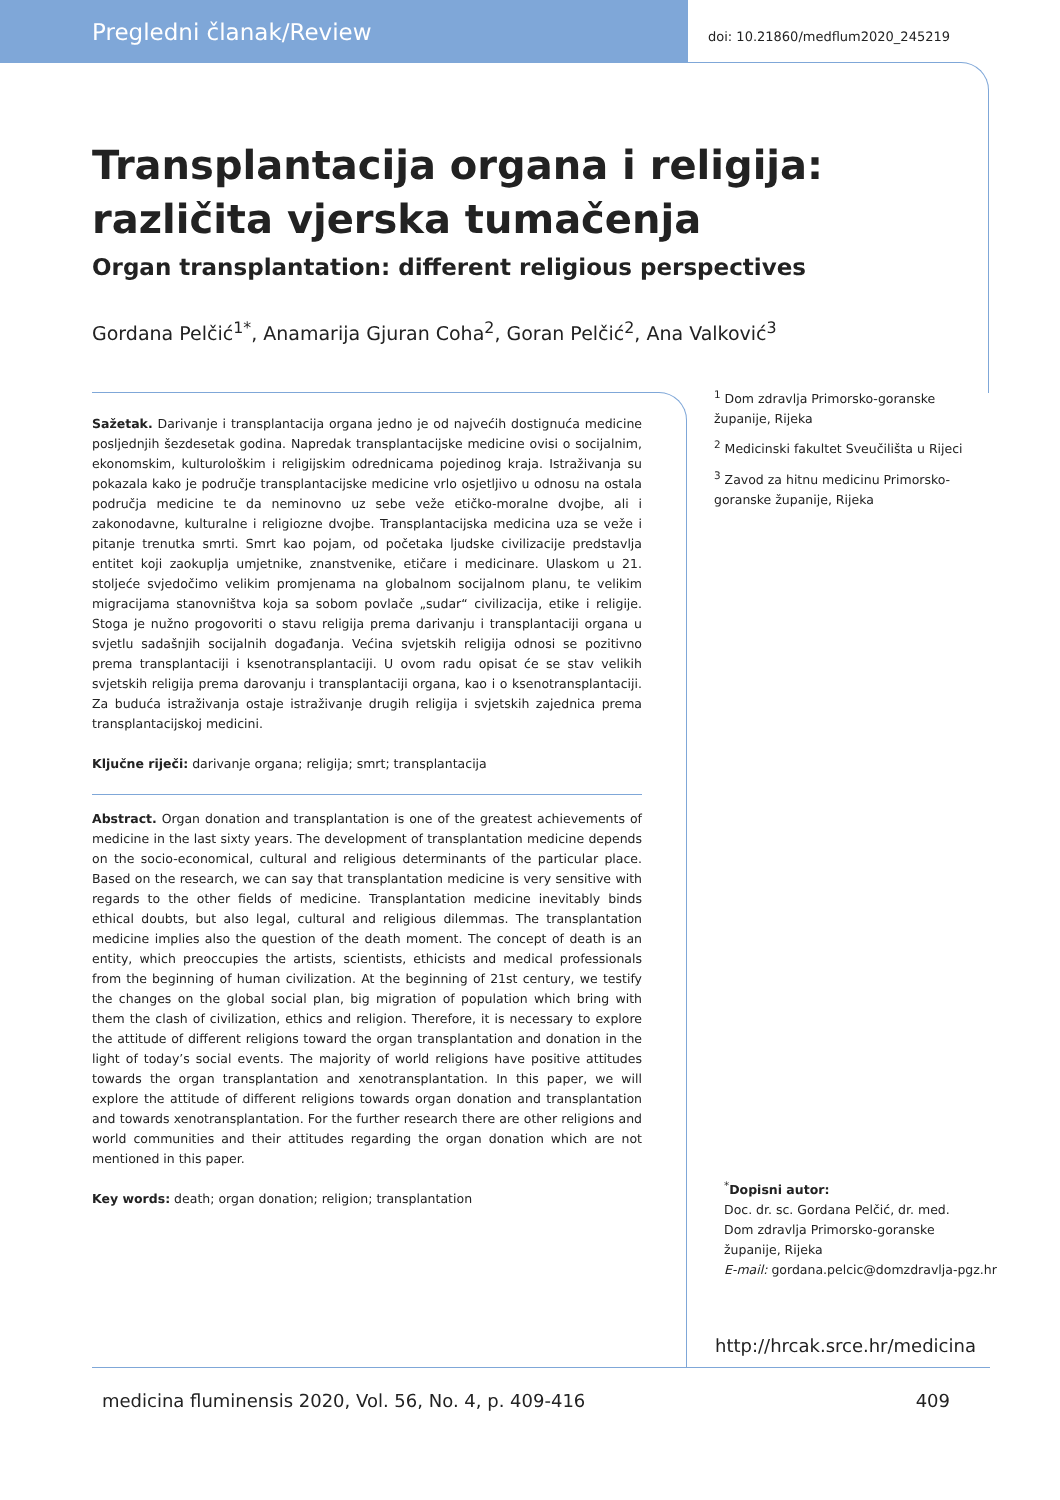Pregledni članak/Review doi: 10.21860/medflum2020_245219
Transplantacija organa i religija: različita vjerska tumačenja
Organ transplantation: different religious perspectives
Gordana Pelčić<sup>1*</sup>, Anamarija Gjuran Coha<sup>2</sup>, Goran Pelčić<sup>2</sup>, Ana Valković<sup>3</sup>
Sažetak. Darivanje i transplantacija organa jedno je od najvećih dostignuća medicine posljednjih šezdesetak godina. Napredak transplantacijske medicine ovisi o socijalnim, ekonomskim, kulturološkim i religijskim odrednicama pojedinog kraja. Istraživanja su pokazala kako je područje transplantacijske medicine vrlo osjetljivo u odnosu na ostala područja medicine te da neminovno uz sebe veže etičko-moralne dvojbe, ali i zakonodavne, kulturalne i religiozne dvojbe. Transplantacijska medicina uza se veže i pitanje trenutka smrti. Smrt kao pojam, od početaka ljudske civilizacije predstavlja entitet koji zaokuplja umjetnike, znanstvenike, etičare i medicinare. Ulaskom u 21. stoljeće svjedočimo velikim promjenama na globalnom socijalnom planu, te velikim migracijama stanovništva koja sa sobom povlače „sudar“ civilizacija, etike i religije. Stoga je nužno progovoriti o stavu religija prema darivanju i transplantaciji organa u svjetlu sadašnjih socijalnih događanja. Većina svjetskih religija odnosi se pozitivno prema transplantaciji i ksenotransplantaciji. U ovom radu opisat će se stav velikih svjetskih religija prema darovanju i transplantaciji organa, kao i o ksenotransplantaciji. Za buduća istraživanja ostaje istraživanje drugih religija i svjetskih zajednica prema transplantacijskoj medicini.
Ključne riječi: darivanje organa; religija; smrt; transplantacija
Abstract. Organ donation and transplantation is one of the greatest achievements of medicine in the last sixty years. The development of transplantation medicine depends on the socio-economical, cultural and religious determinants of the particular place. Based on the research, we can say that transplantation medicine is very sensitive with regards to the other fields of medicine. Transplantation medicine inevitably binds ethical doubts, but also legal, cultural and religious dilemmas. The transplantation medicine implies also the question of the death moment. The concept of death is an entity, which preoccupies the artists, scientists, ethicists and medical professionals from the beginning of human civilization. At the beginning of 21st century, we testify the changes on the global social plan, big migration of population which bring with them the clash of civilization, ethics and religion. Therefore, it is necessary to explore the attitude of different religions toward the organ transplantation and donation in the light of today’s social events. The majority of world religions have positive attitudes towards the organ transplantation and xenotransplantation. In this paper, we will explore the attitude of different religions towards organ donation and transplantation and towards xenotransplantation. For the further research there are other religions and world communities and their attitudes regarding the organ donation which are not mentioned in this paper.
Key words: death; organ donation; religion; transplantation
<sup>1</sup> Dom zdravlja Primorsko-goranske županije, Rijeka
<sup>2</sup> Medicinski fakultet Sveučilišta u Rijeci
<sup>3</sup> Zavod za hitnu medicinu Primorsko-goranske županije, Rijeka
<sup>*</sup> Dopisni autor:
Doc. dr. sc. Gordana Pelčić, dr. med.
Dom zdravlja Primorsko-goranske
županije, Rijeka
E-mail: gordana.pelcic@domzdravlja-pgz.hr
http://hrcak.srce.hr/medicina
medicina fluminensis 2020, Vol. 56, No. 4, p. 409-416 409